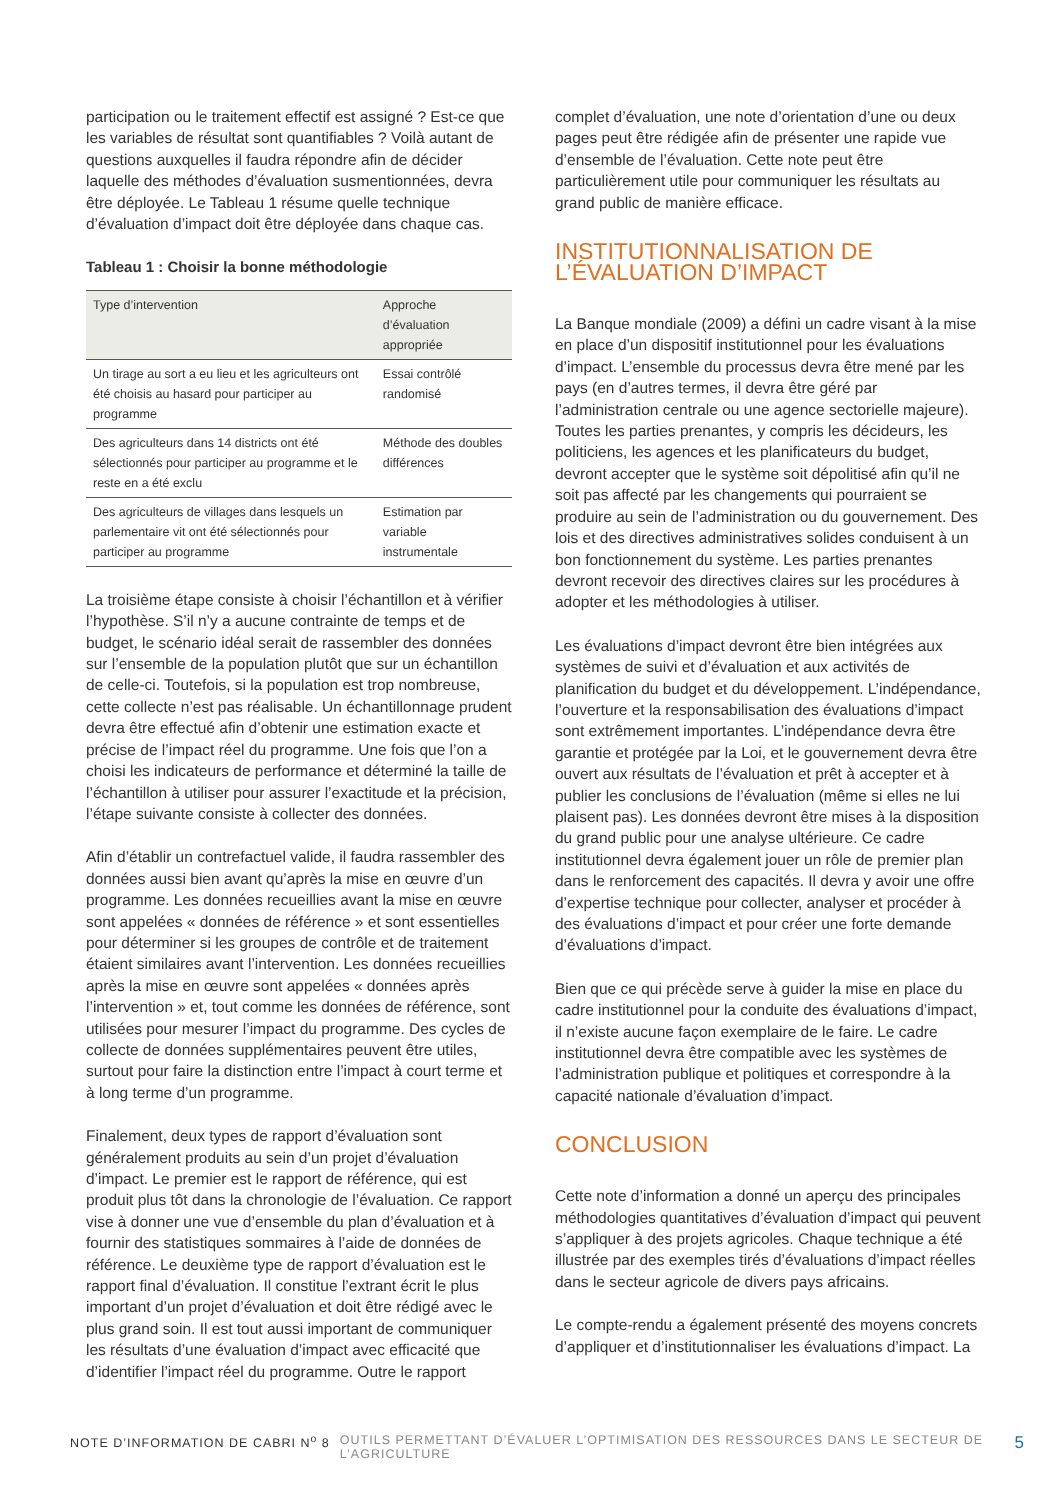participation ou le traitement effectif est assigné ? Est-ce que les variables de résultat sont quantifiables ? Voilà autant de questions auxquelles il faudra répondre afin de décider laquelle des méthodes d’évaluation susmentionnées, devra être déployée. Le Tableau 1 résume quelle technique d’évaluation d’impact doit être déployée dans chaque cas.
Tableau 1 : Choisir la bonne méthodologie
| Type d’intervention | Approche d’évaluation appropriée |
| --- | --- |
| Un tirage au sort a eu lieu et les agriculteurs ont été choisis au hasard pour participer au programme | Essai contrôlé randomisé |
| Des agriculteurs dans 14 districts ont été sélectionnés pour participer au programme et le reste en a été exclu | Méthode des doubles différences |
| Des agriculteurs de villages dans lesquels un parlementaire vit ont été sélectionnés pour participer au programme | Estimation par variable instrumentale |
La troisième étape consiste à choisir l’échantillon et à vérifier l’hypothèse. S’il n’y a aucune contrainte de temps et de budget, le scénario idéal serait de rassembler des données sur l’ensemble de la population plutôt que sur un échantillon de celle-ci. Toutefois, si la population est trop nombreuse, cette collecte n’est pas réalisable. Un échantillonnage prudent devra être effectué afin d’obtenir une estimation exacte et précise de l’impact réel du programme. Une fois que l’on a choisi les indicateurs de performance et déterminé la taille de l’échantillon à utiliser pour assurer l’exactitude et la précision, l’étape suivante consiste à collecter des données.
Afin d’établir un contrefactuel valide, il faudra rassembler des données aussi bien avant qu’après la mise en œuvre d’un programme. Les données recueillies avant la mise en œuvre sont appelées « données de référence » et sont essentielles pour déterminer si les groupes de contrôle et de traitement étaient similaires avant l’intervention. Les données recueillies après la mise en œuvre sont appelées « données après l’intervention » et, tout comme les données de référence, sont utilisées pour mesurer l’impact du programme. Des cycles de collecte de données supplémentaires peuvent être utiles, surtout pour faire la distinction entre l’impact à court terme et à long terme d’un programme.
Finalement, deux types de rapport d’évaluation sont généralement produits au sein d’un projet d’évaluation d’impact. Le premier est le rapport de référence, qui est produit plus tôt dans la chronologie de l’évaluation. Ce rapport vise à donner une vue d’ensemble du plan d’évaluation et à fournir des statistiques sommaires à l’aide de données de référence. Le deuxième type de rapport d’évaluation est le rapport final d’évaluation. Il constitue l’extrant écrit le plus important d’un projet d’évaluation et doit être rédigé avec le plus grand soin. Il est tout aussi important de communiquer les résultats d’une évaluation d’impact avec efficacité que d’identifier l’impact réel du programme. Outre le rapport
complet d’évaluation, une note d’orientation d’une ou deux pages peut être rédigée afin de présenter une rapide vue d’ensemble de l’évaluation. Cette note peut être particulièrement utile pour communiquer les résultats au grand public de manière efficace.
INSTITUTIONNALISATION DE L’ÉVALUATION D’IMPACT
La Banque mondiale (2009) a défini un cadre visant à la mise en place d’un dispositif institutionnel pour les évaluations d’impact. L’ensemble du processus devra être mené par les pays (en d’autres termes, il devra être géré par l’administration centrale ou une agence sectorielle majeure). Toutes les parties prenantes, y compris les décideurs, les politiciens, les agences et les planificateurs du budget, devront accepter que le système soit dépolitisé afin qu’il ne soit pas affecté par les changements qui pourraient se produire au sein de l’administration ou du gouvernement. Des lois et des directives administratives solides conduisent à un bon fonctionnement du système. Les parties prenantes devront recevoir des directives claires sur les procédures à adopter et les méthodologies à utiliser.
Les évaluations d’impact devront être bien intégrées aux systèmes de suivi et d’évaluation et aux activités de planification du budget et du développement. L’indépendance, l’ouverture et la responsabilisation des évaluations d’impact sont extrêmement importantes. L’indépendance devra être garantie et protégée par la Loi, et le gouvernement devra être ouvert aux résultats de l’évaluation et prêt à accepter et à publier les conclusions de l’évaluation (même si elles ne lui plaisent pas). Les données devront être mises à la disposition du grand public pour une analyse ultérieure. Ce cadre institutionnel devra également jouer un rôle de premier plan dans le renforcement des capacités. Il devra y avoir une offre d’expertise technique pour collecter, analyser et procéder à des évaluations d’impact et pour créer une forte demande d’évaluations d’impact.
Bien que ce qui précède serve à guider la mise en place du cadre institutionnel pour la conduite des évaluations d’impact, il n’existe aucune façon exemplaire de le faire. Le cadre institutionnel devra être compatible avec les systèmes de l’administration publique et politiques et correspondre à la capacité nationale d’évaluation d’impact.
CONCLUSION
Cette note d’information a donné un aperçu des principales méthodologies quantitatives d’évaluation d’impact qui peuvent s’appliquer à des projets agricoles. Chaque technique a été illustrée par des exemples tirés d’évaluations d’impact réelles dans le secteur agricole de divers pays africains.
Le compte-rendu a également présenté des moyens concrets d’appliquer et d’institutionnaliser les évaluations d’impact. La
NOTE D’INFORMATION DE CABRI N<sup>o</sup> 8 OUTILS PERMETTANT D’ÉVALUER L’OPTIMISATION DES RESSOURCES DANS LE SECTEUR DE L’AGRICULTURE 5